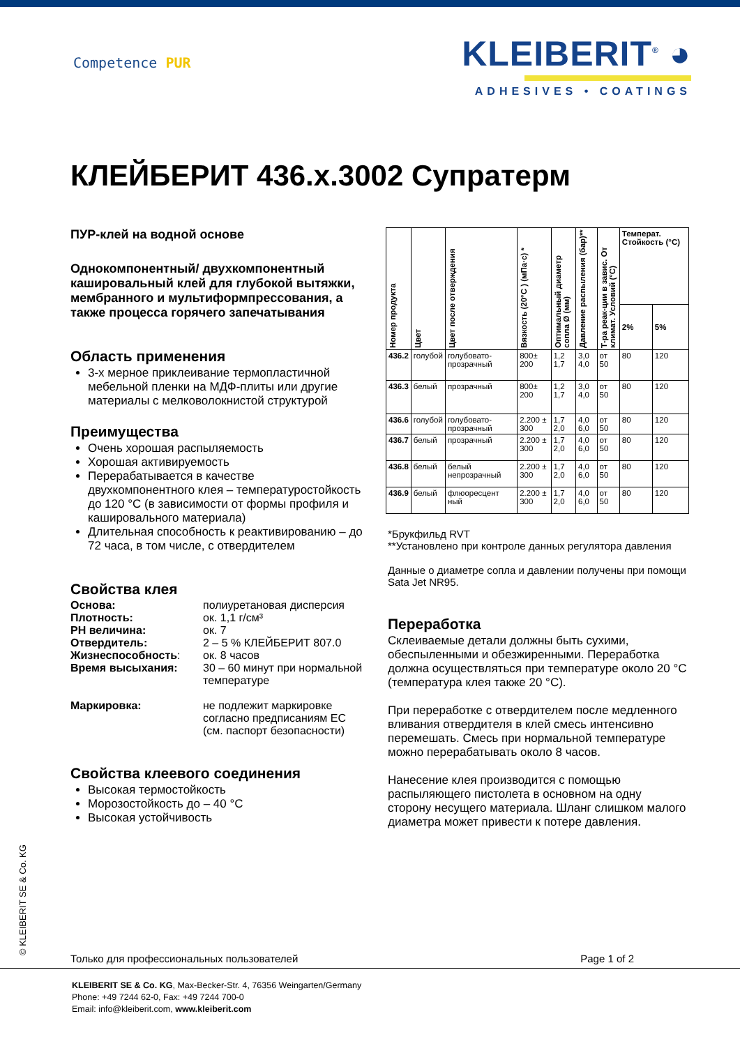Competence PUR
KLEIBERIT<sup>®</sup> ◕
ADHESIVES • COATINGS
КЛЕЙБЕРИТ 436.x.3002 Супратерм
ПУР-клей на водной основе
Однокомпонентный/ двухкомпонентный кашировальный клей для глубокой вытяжки, мембранного и мультиформпрессования, а также процесса горячего запечатывания
Область применения
3-х мерное приклеивание термопластичной мебельной пленки на МДФ-плиты или другие материалы с мелковолокнистой структурой
Преимущества
Очень хорошая распыляемость
Хорошая активируемость
Перерабатывается в качестве двухкомпонентного клея – температуростойкость до 120 °C (в зависимости от формы профиля и кашировального материала)
Длительная способность к реактивированию – до 72 часа, в том числе, с отвердителем
Свойства клея
| Основа: | полиуретановая дисперсия |
| Плотность: | ок. 1,1 г/см³ |
| PH величина: | ок. 7 |
| Отвердитель: | 2 – 5 % КЛЕЙБЕРИТ 807.0 |
| Жизнеспособность : | ок. 8 часов |
| Время высыхания: | 30 – 60 минут при нормальной температуре |
| Маркировка: | не подлежит маркировке согласно предписаниям ЕС (см. паспорт безопасности) |
Свойства клеевого соединения
Высокая термостойкость
Морозостойкость до – 40 °C
Высокая устойчивость
| Номер продукта | Цвет | Цвет после отверждения | Вязкость (20°C ) (мПа·с) * | Оптимальный диаметр сопла Ø (мм) | Давление распыления (бар)** | Т-ра реак-ции в завис. От климат. Условий (°C) | Температ. Стойкость (°C) | |
| --- | --- | --- | --- | --- | --- | --- | --- | --- |
| | | | | | | | 2% | 5% |
| 436.2 | голубой | голубовато-прозрачный | 800± 200 | 1,2 1,7 | 3,0 4,0 | от 50 | 80 | 120 |
| 436.3 | белый | прозрачный | 800± 200 | 1,2 1,7 | 3,0 4,0 | от 50 | 80 | 120 |
| 436.6 | голубой | голубовато-прозрачный | 2.200 ± 300 | 1,7 2,0 | 4,0 6,0 | от 50 | 80 | 120 |
| 436.7 | белый | прозрачный | 2.200 ± 300 | 1,7 2,0 | 4,0 6,0 | от 50 | 80 | 120 |
| 436.8 | белый | белый непрозрачный | 2.200 ± 300 | 1,7 2,0 | 4,0 6,0 | от 50 | 80 | 120 |
| 436.9 | белый | флюоресцент ный | 2.200 ± 300 | 1,7 2,0 | 4,0 6,0 | от 50 | 80 | 120 |
*Брукфильд RVT
**Установлено при контроле данных регулятора давления
Данные о диаметре сопла и давлении получены при помощи Sata Jet NR95.
Переработка
Склеиваемые детали должны быть сухими, обеспыленными и обезжиренными. Переработка должна осуществляться при температуре около 20 °C (температура клея также 20 °C).
При переработке с отвердителем после медленного вливания отвердителя в клей смесь интенсивно перемешать. Смесь при нормальной температуре можно перерабатывать около 8 часов.
Нанесение клея производится с помощью распыляющего пистолета в основном на одну сторону несущего материала. Шланг слишком малого диаметра может привести к потере давления.
© KLEIBERIT SE & Co. KG Только для профессиональных пользователей Page 1 of 2
KLEIBERIT SE & Co. KG, Max-Becker-Str. 4, 76356 Weingarten/Germany
Phone: +49 7244 62-0, Fax: +49 7244 700-0
Email: info@kleiberit.com, www.kleiberit.com